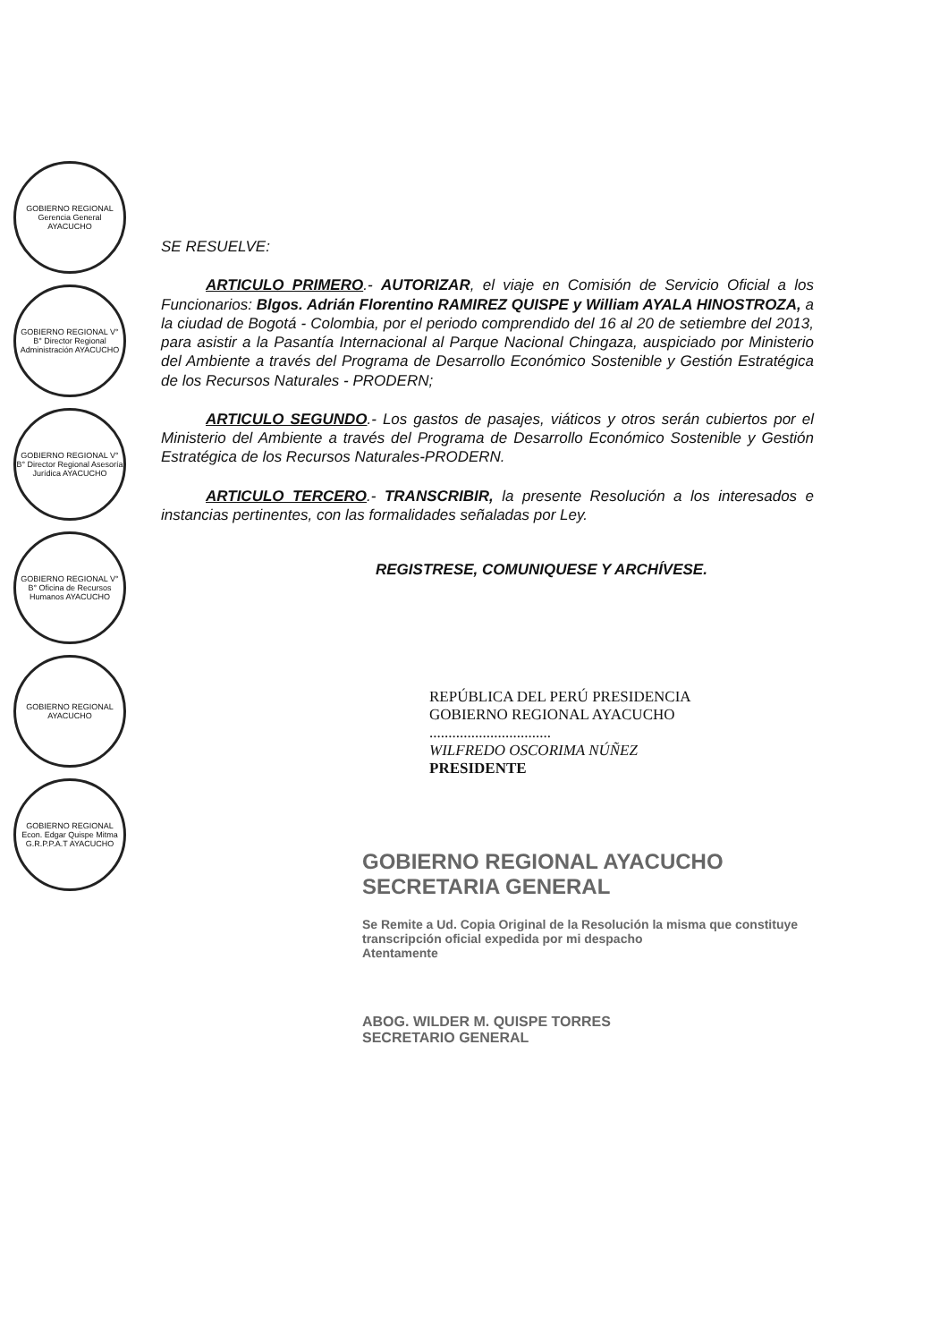GOBIERNO REGIONAL Gerencia General AYACUCHO
GOBIERNO REGIONAL V° B° Director Regional Administración AYACUCHO
GOBIERNO REGIONAL V° B° Director Regional Asesoría Jurídica AYACUCHO
GOBIERNO REGIONAL V° B° Oficina de Recursos Humanos AYACUCHO
GOBIERNO REGIONAL AYACUCHO
GOBIERNO REGIONAL Econ. Edgar Quispe Mitma G.R.P.P.A.T AYACUCHO
SE RESUELVE:
ARTICULO PRIMERO.- AUTORIZAR, el viaje en Comisión de Servicio Oficial a los Funcionarios: Blgos. Adrián Florentino RAMIREZ QUISPE y William AYALA HINOSTROZA, a la ciudad de Bogotá - Colombia, por el periodo comprendido del 16 al 20 de setiembre del 2013, para asistir a la Pasantía Internacional al Parque Nacional Chingaza, auspiciado por Ministerio del Ambiente a través del Programa de Desarrollo Económico Sostenible y Gestión Estratégica de los Recursos Naturales - PRODERN;
ARTICULO SEGUNDO.- Los gastos de pasajes, viáticos y otros serán cubiertos por el Ministerio del Ambiente a través del Programa de Desarrollo Económico Sostenible y Gestión Estratégica de los Recursos Naturales-PRODERN.
ARTICULO TERCERO.- TRANSCRIBIR, la presente Resolución a los interesados e instancias pertinentes, con las formalidades señaladas por Ley.
REGISTRESE, COMUNIQUESE Y ARCHÍVESE.
REPÚBLICA DEL PERÚ PRESIDENCIA
GOBIERNO REGIONAL AYACUCHO
................................
WILFREDO OSCORIMA NÚÑEZ
PRESIDENTE
GOBIERNO REGIONAL AYACUCHO
SECRETARIA GENERAL
Se Remite a Ud. Copia Original de la Resolución la misma que constituye transcripción oficial expedida por mi despacho
Atentamente
ABOG. WILDER M. QUISPE TORRES
SECRETARIO GENERAL